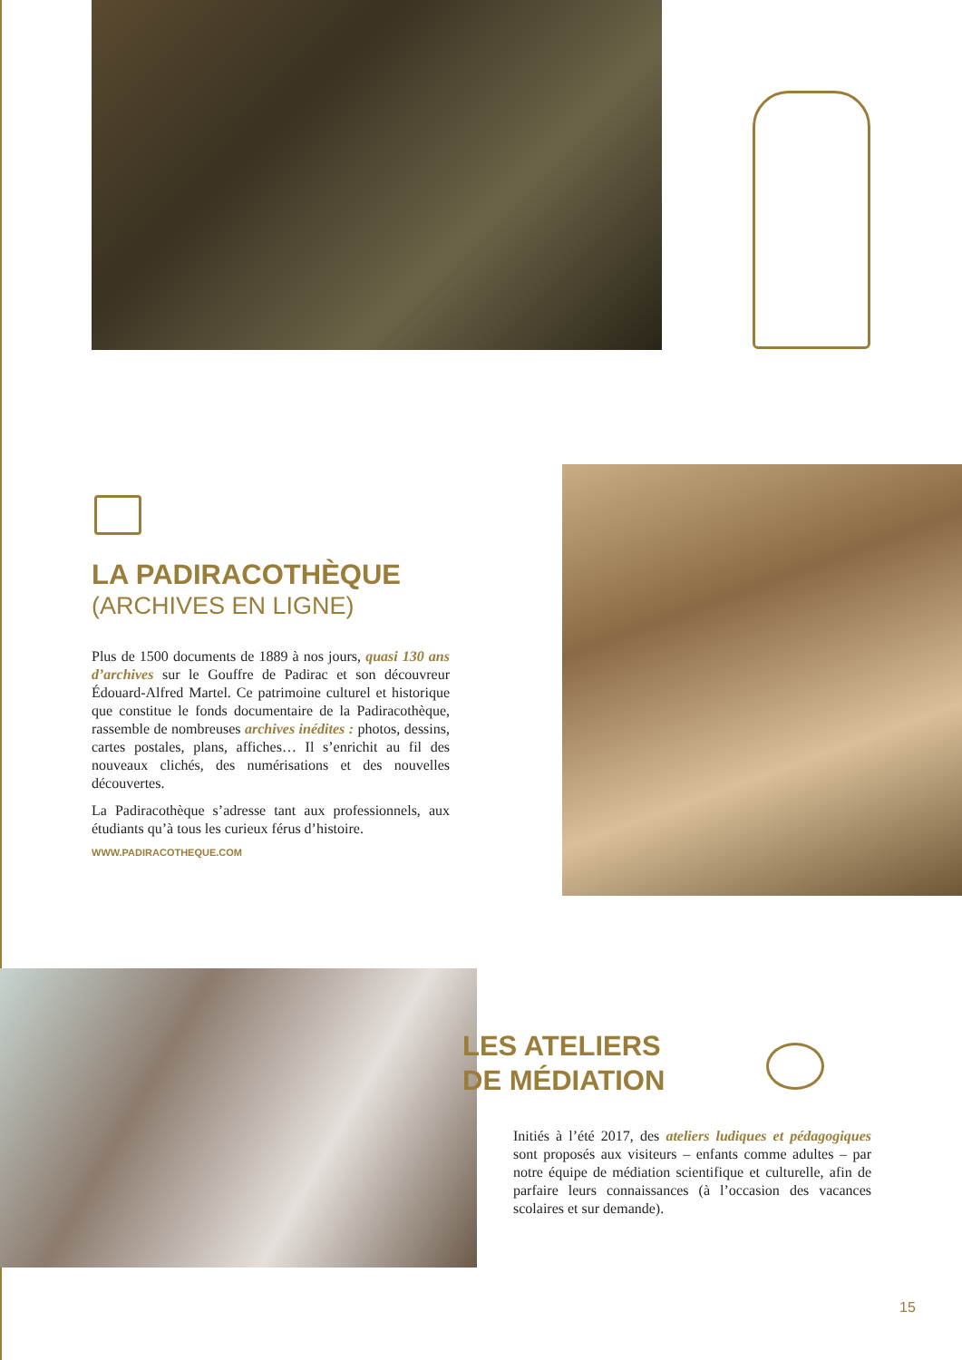LA PADIRACOTHÈQUE
(ARCHIVES EN LIGNE)
Plus de 1500 documents de 1889 à nos jours, quasi 130 ans d’archives sur le Gouffre de Padirac et son découvreur Édouard-Alfred Martel. Ce patrimoine culturel et historique que constitue le fonds documentaire de la Padiracothèque, rassemble de nombreuses archives inédites : photos, dessins, cartes postales, plans, affiches… Il s’enrichit au fil des nouveaux clichés, des numérisations et des nouvelles découvertes.
La Padiracothèque s’adresse tant aux professionnels, aux étudiants qu’à tous les curieux férus d’histoire.
WWW.PADIRACOTHEQUE.COM
LES ATELIERS
DE MÉDIATION
Initiés à l’été 2017, des ateliers ludiques et pédagogiques sont proposés aux visiteurs – enfants comme adultes – par notre équipe de médiation scientifique et culturelle, afin de parfaire leurs connaissances (à l’occasion des vacances scolaires et sur demande).
15